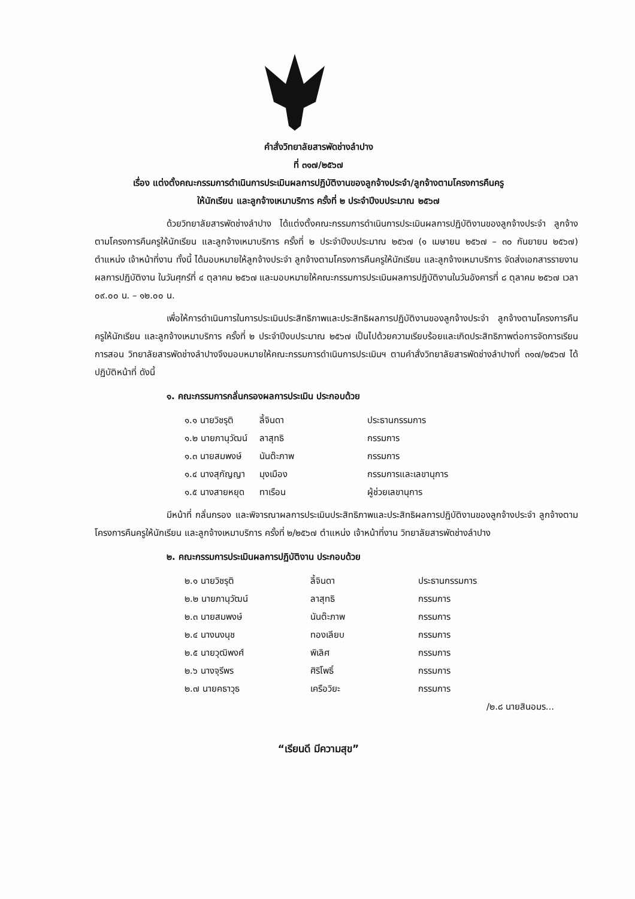คำสั่งวิทยาลัยสารพัดช่างลำปาง
ที่ ๓๑๗/๒๕๖๗
เรื่อง แต่งตั้งคณะกรรมการดำเนินการประเมินผลการปฏิบัติงานของลูกจ้างประจำ/ลูกจ้างตามโครงการคืนครู
ให้นักเรียน และลูกจ้างเหมาบริการ ครั้งที่ ๒ ประจำปีงบประมาณ ๒๕๖๗
ด้วยวิทยาลัยสารพัดช่างลำปาง ได้แต่งตั้งคณะกรรมการดำเนินการประเมินผลการปฏิบัติงานของลูกจ้างประจำ ลูกจ้างตามโครงการคืนครูให้นักเรียน และลูกจ้างเหมาบริการ ครั้งที่ ๒ ประจำปีงบประมาณ ๒๕๖๗ (๑ เมษายน ๒๕๖๗ – ๓๐ กันยายน ๒๕๖๗) ตำแหน่ง เจ้าหน้าที่งาน ทั้งนี้ ได้มอบหมายให้ลูกจ้างประจำ ลูกจ้างตามโครงการคืนครูให้นักเรียน และลูกจ้างเหมาบริการ จัดส่งเอกสารรายงานผลการปฏิบัติงาน ในวันศุกร์ที่ ๔ ตุลาคม ๒๕๖๗ และมอบหมายให้คณะกรรมการประเมินผลการปฏิบัติงานในวันอังคารที่ ๘ ตุลาคม ๒๕๖๗ เวลา ๐๙.๐๐ น. – ๑๒.๐๐ น.
เพื่อให้การดำเนินการในการประเมินประสิทธิภาพและประสิทธิผลการปฏิบัติงานของลูกจ้างประจำ ลูกจ้างตามโครงการคืนครูให้นักเรียน และลูกจ้างเหมาบริการ ครั้งที่ ๒ ประจำปีงบประมาณ ๒๕๖๗ เป็นไปด้วยความเรียบร้อยและเกิดประสิทธิภาพต่อการจัดการเรียนการสอน วิทยาลัยสารพัดช่างลำปางจึงมอบหมายให้คณะกรรมการดำเนินการประเมินฯ ตามคำสั่งวิทยาลัยสารพัดช่างลำปางที่ ๓๑๗/๒๕๖๗ ได้ปฏิบัติหน้าที่ ดังนี้
๑. คณะกรรมการกลั่นกรองผลการประเมิน ประกอบด้วย
| ๑.๑ นายวิชรุติ | ลี้จินดา | ประธานกรรมการ |
| ๑.๒ นายภานุวัฒน์ | ลาสุทธิ | กรรมการ |
| ๑.๓ นายสมพงษ์ | นันต๊ะภาพ | กรรมการ |
| ๑.๔ นางสุกัญญา | มุงเมือง | กรรมการและเลขานุการ |
| ๑.๕ นางสายหยุด | ทาเรือน | ผู้ช่วยเลขานุการ |
มีหน้าที่ กลั่นกรอง และพิจารณาผลการประเมินประสิทธิภาพและประสิทธิผลการปฏิบัติงานของลูกจ้างประจำ ลูกจ้างตามโครงการคืนครูให้นักเรียน และลูกจ้างเหมาบริการ ครั้งที่ ๒/๒๕๖๗ ตำแหน่ง เจ้าหน้าที่งาน วิทยาลัยสารพัดช่างลำปาง
๒. คณะกรรมการประเมินผลการปฏิบัติงาน ประกอบด้วย
| ๒.๑ นายวิชรุติ | ลี้จินดา | ประธานกรรมการ |
| ๒.๒ นายภานุวัฒน์ | ลาสุทธิ | กรรมการ |
| ๒.๓ นายสมพงษ์ | นันต๊ะภาพ | กรรมการ |
| ๒.๔ นางนงนุช | ทองเลียบ | กรรมการ |
| ๒.๕ นายวุฒิพงศ์ | พิเลิศ | กรรมการ |
| ๒.๖ นางจุรีพร | ศิริโพธิ์ | กรรมการ |
| ๒.๗ นายคธาวุธ | เครือวิยะ | กรรมการ |
/๒.๘ นายสินอมร...
“เรียนดี มีความสุข”